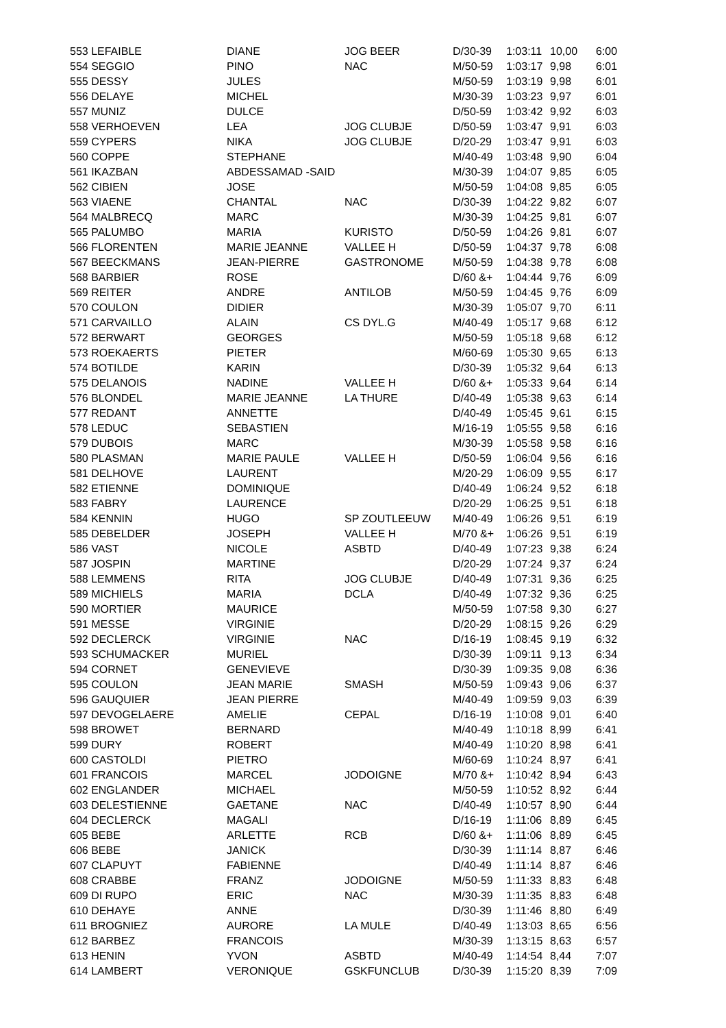| 553 LEFAIBLE | DIANE | JOG BEER | D/30-39 | 1:03:11 | 10,00 | 6:00 |
| 554 SEGGIO | PINO | NAC | M/50-59 | 1:03:17 | 9,98 | 6:01 |
| 555 DESSY | JULES | | M/50-59 | 1:03:19 | 9,98 | 6:01 |
| 556 DELAYE | MICHEL | | M/30-39 | 1:03:23 | 9,97 | 6:01 |
| 557 MUNIZ | DULCE | | D/50-59 | 1:03:42 | 9,92 | 6:03 |
| 558 VERHOEVEN | LEA | JOG CLUBJE | D/50-59 | 1:03:47 | 9,91 | 6:03 |
| 559 CYPERS | NIKA | JOG CLUBJE | D/20-29 | 1:03:47 | 9,91 | 6:03 |
| 560 COPPE | STEPHANE | | M/40-49 | 1:03:48 | 9,90 | 6:04 |
| 561 IKAZBAN | ABDESSAMAD -SAID | | M/30-39 | 1:04:07 | 9,85 | 6:05 |
| 562 CIBIEN | JOSE | | M/50-59 | 1:04:08 | 9,85 | 6:05 |
| 563 VIAENE | CHANTAL | NAC | D/30-39 | 1:04:22 | 9,82 | 6:07 |
| 564 MALBRECQ | MARC | | M/30-39 | 1:04:25 | 9,81 | 6:07 |
| 565 PALUMBO | MARIA | KURISTO | D/50-59 | 1:04:26 | 9,81 | 6:07 |
| 566 FLORENTEN | MARIE JEANNE | VALLEE H | D/50-59 | 1:04:37 | 9,78 | 6:08 |
| 567 BEECKMANS | JEAN-PIERRE | GASTRONOME | M/50-59 | 1:04:38 | 9,78 | 6:08 |
| 568 BARBIER | ROSE | | D/60 &+ | 1:04:44 | 9,76 | 6:09 |
| 569 REITER | ANDRE | ANTILOB | M/50-59 | 1:04:45 | 9,76 | 6:09 |
| 570 COULON | DIDIER | | M/30-39 | 1:05:07 | 9,70 | 6:11 |
| 571 CARVAILLO | ALAIN | CS DYL.G | M/40-49 | 1:05:17 | 9,68 | 6:12 |
| 572 BERWART | GEORGES | | M/50-59 | 1:05:18 | 9,68 | 6:12 |
| 573 ROEKAERTS | PIETER | | M/60-69 | 1:05:30 | 9,65 | 6:13 |
| 574 BOTILDE | KARIN | | D/30-39 | 1:05:32 | 9,64 | 6:13 |
| 575 DELANOIS | NADINE | VALLEE H | D/60 &+ | 1:05:33 | 9,64 | 6:14 |
| 576 BLONDEL | MARIE JEANNE | LA THURE | D/40-49 | 1:05:38 | 9,63 | 6:14 |
| 577 REDANT | ANNETTE | | D/40-49 | 1:05:45 | 9,61 | 6:15 |
| 578 LEDUC | SEBASTIEN | | M/16-19 | 1:05:55 | 9,58 | 6:16 |
| 579 DUBOIS | MARC | | M/30-39 | 1:05:58 | 9,58 | 6:16 |
| 580 PLASMAN | MARIE PAULE | VALLEE H | D/50-59 | 1:06:04 | 9,56 | 6:16 |
| 581 DELHOVE | LAURENT | | M/20-29 | 1:06:09 | 9,55 | 6:17 |
| 582 ETIENNE | DOMINIQUE | | D/40-49 | 1:06:24 | 9,52 | 6:18 |
| 583 FABRY | LAURENCE | | D/20-29 | 1:06:25 | 9,51 | 6:18 |
| 584 KENNIN | HUGO | SP ZOUTLEEUW | M/40-49 | 1:06:26 | 9,51 | 6:19 |
| 585 DEBELDER | JOSEPH | VALLEE H | M/70 &+ | 1:06:26 | 9,51 | 6:19 |
| 586 VAST | NICOLE | ASBTD | D/40-49 | 1:07:23 | 9,38 | 6:24 |
| 587 JOSPIN | MARTINE | | D/20-29 | 1:07:24 | 9,37 | 6:24 |
| 588 LEMMENS | RITA | JOG CLUBJE | D/40-49 | 1:07:31 | 9,36 | 6:25 |
| 589 MICHIELS | MARIA | DCLA | D/40-49 | 1:07:32 | 9,36 | 6:25 |
| 590 MORTIER | MAURICE | | M/50-59 | 1:07:58 | 9,30 | 6:27 |
| 591 MESSE | VIRGINIE | | D/20-29 | 1:08:15 | 9,26 | 6:29 |
| 592 DECLERCK | VIRGINIE | NAC | D/16-19 | 1:08:45 | 9,19 | 6:32 |
| 593 SCHUMACKER | MURIEL | | D/30-39 | 1:09:11 | 9,13 | 6:34 |
| 594 CORNET | GENEVIEVE | | D/30-39 | 1:09:35 | 9,08 | 6:36 |
| 595 COULON | JEAN MARIE | SMASH | M/50-59 | 1:09:43 | 9,06 | 6:37 |
| 596 GAUQUIER | JEAN PIERRE | | M/40-49 | 1:09:59 | 9,03 | 6:39 |
| 597 DEVOGELAERE | AMELIE | CEPAL | D/16-19 | 1:10:08 | 9,01 | 6:40 |
| 598 BROWET | BERNARD | | M/40-49 | 1:10:18 | 8,99 | 6:41 |
| 599 DURY | ROBERT | | M/40-49 | 1:10:20 | 8,98 | 6:41 |
| 600 CASTOLDI | PIETRO | | M/60-69 | 1:10:24 | 8,97 | 6:41 |
| 601 FRANCOIS | MARCEL | JODOIGNE | M/70 &+ | 1:10:42 | 8,94 | 6:43 |
| 602 ENGLANDER | MICHAEL | | M/50-59 | 1:10:52 | 8,92 | 6:44 |
| 603 DELESTIENNE | GAETANE | NAC | D/40-49 | 1:10:57 | 8,90 | 6:44 |
| 604 DECLERCK | MAGALI | | D/16-19 | 1:11:06 | 8,89 | 6:45 |
| 605 BEBE | ARLETTE | RCB | D/60 &+ | 1:11:06 | 8,89 | 6:45 |
| 606 BEBE | JANICK | | D/30-39 | 1:11:14 | 8,87 | 6:46 |
| 607 CLAPUYT | FABIENNE | | D/40-49 | 1:11:14 | 8,87 | 6:46 |
| 608 CRABBE | FRANZ | JODOIGNE | M/50-59 | 1:11:33 | 8,83 | 6:48 |
| 609 DI RUPO | ERIC | NAC | M/30-39 | 1:11:35 | 8,83 | 6:48 |
| 610 DEHAYE | ANNE | | D/30-39 | 1:11:46 | 8,80 | 6:49 |
| 611 BROGNIEZ | AURORE | LA MULE | D/40-49 | 1:13:03 | 8,65 | 6:56 |
| 612 BARBEZ | FRANCOIS | | M/30-39 | 1:13:15 | 8,63 | 6:57 |
| 613 HENIN | YVON | ASBTD | M/40-49 | 1:14:54 | 8,44 | 7:07 |
| 614 LAMBERT | VERONIQUE | GSKFUNCLUB | D/30-39 | 1:15:20 | 8,39 | 7:09 |